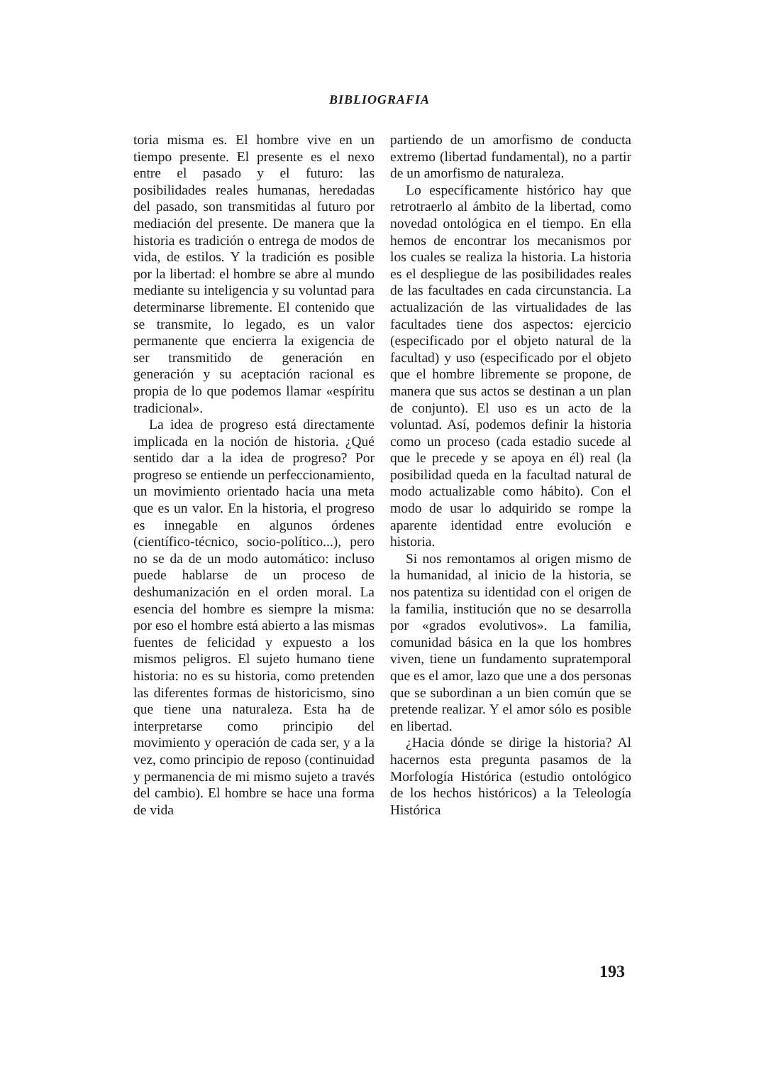BIBLIOGRAFIA
toria misma es. El hombre vive en un tiempo presente. El presente es el nexo entre el pasado y el futuro: las posibilidades reales humanas, heredadas del pasado, son transmitidas al futuro por mediación del presente. De manera que la historia es tradición o entrega de modos de vida, de estilos. Y la tradición es posible por la libertad: el hombre se abre al mundo mediante su inteligencia y su voluntad para determinarse libremente. El contenido que se transmite, lo legado, es un valor permanente que encierra la exigencia de ser transmitido de generación en generación y su aceptación racional es propia de lo que podemos llamar «espíritu tradicional».
La idea de progreso está directamente implicada en la noción de historia. ¿Qué sentido dar a la idea de progreso? Por progreso se entiende un perfeccionamiento, un movimiento orientado hacia una meta que es un valor. En la historia, el progreso es innegable en algunos órdenes (científico-técnico, socio-político...), pero no se da de un modo automático: incluso puede hablarse de un proceso de deshumanización en el orden moral. La esencia del hombre es siempre la misma: por eso el hombre está abierto a las mismas fuentes de felicidad y expuesto a los mismos peligros. El sujeto humano tiene historia: no es su historia, como pretenden las diferentes formas de historicismo, sino que tiene una naturaleza. Esta ha de interpretarse como principio del movimiento y operación de cada ser, y a la vez, como principio de reposo (continuidad y permanencia de mi mismo sujeto a través del cambio). El hombre se hace una forma de vida
partiendo de un amorfismo de conducta extremo (libertad fundamental), no a partir de un amorfismo de naturaleza.
Lo específicamente histórico hay que retrotraerlo al ámbito de la libertad, como novedad ontológica en el tiempo. En ella hemos de encontrar los mecanismos por los cuales se realiza la historia. La historia es el despliegue de las posibilidades reales de las facultades en cada circunstancia. La actualización de las virtualidades de las facultades tiene dos aspectos: ejercicio (especificado por el objeto natural de la facultad) y uso (especificado por el objeto que el hombre libremente se propone, de manera que sus actos se destinan a un plan de conjunto). El uso es un acto de la voluntad. Así, podemos definir la historia como un proceso (cada estadio sucede al que le precede y se apoya en él) real (la posibilidad queda en la facultad natural de modo actualizable como hábito). Con el modo de usar lo adquirido se rompe la aparente identidad entre evolución e historia.
Si nos remontamos al origen mismo de la humanidad, al inicio de la historia, se nos patentiza su identidad con el origen de la familia, institución que no se desarrolla por «grados evolutivos». La familia, comunidad básica en la que los hombres viven, tiene un fundamento supratemporal que es el amor, lazo que une a dos personas que se subordinan a un bien común que se pretende realizar. Y el amor sólo es posible en libertad.
¿Hacia dónde se dirige la historia? Al hacernos esta pregunta pasamos de la Morfología Histórica (estudio ontológico de los hechos históricos) a la Teleología Histórica
193